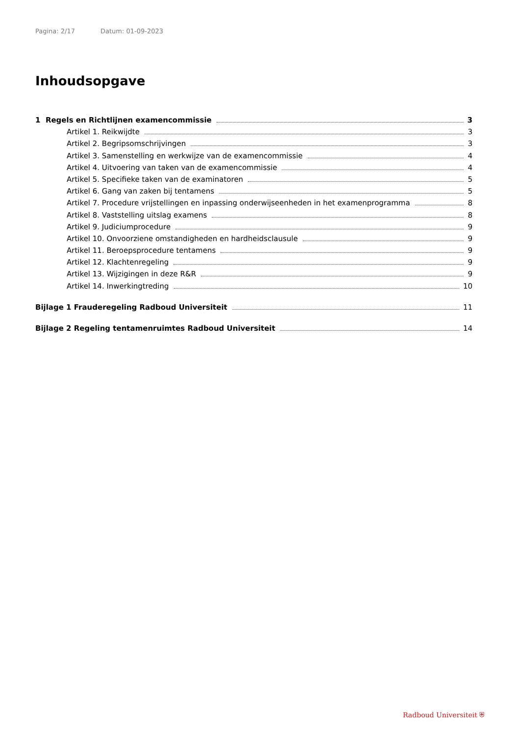Pagina: 2/17 Datum: 01-09-2023
Inhoudsopgave
1 Regels en Richtlijnen examencommissie 3
Artikel 1. Reikwijdte 3
Artikel 2. Begripsomschrijvingen 3
Artikel 3. Samenstelling en werkwijze van de examencommissie 4
Artikel 4. Uitvoering van taken van de examencommissie 4
Artikel 5. Specifieke taken van de examinatoren 5
Artikel 6. Gang van zaken bij tentamens 5
Artikel 7. Procedure vrijstellingen en inpassing onderwijseenheden in het examenprogramma 8
Artikel 8. Vaststelling uitslag examens 8
Artikel 9. Judiciumprocedure 9
Artikel 10. Onvoorziene omstandigheden en hardheidsclausule 9
Artikel 11. Beroepsprocedure tentamens 9
Artikel 12. Klachtenregeling 9
Artikel 13. Wijzigingen in deze R&R 9
Artikel 14. Inwerkingtreding 10
Bijlage 1 Frauderegeling Radboud Universiteit 11
Bijlage 2 Regeling tentamenruimtes Radboud Universiteit 14
Radboud Universiteit ⛨